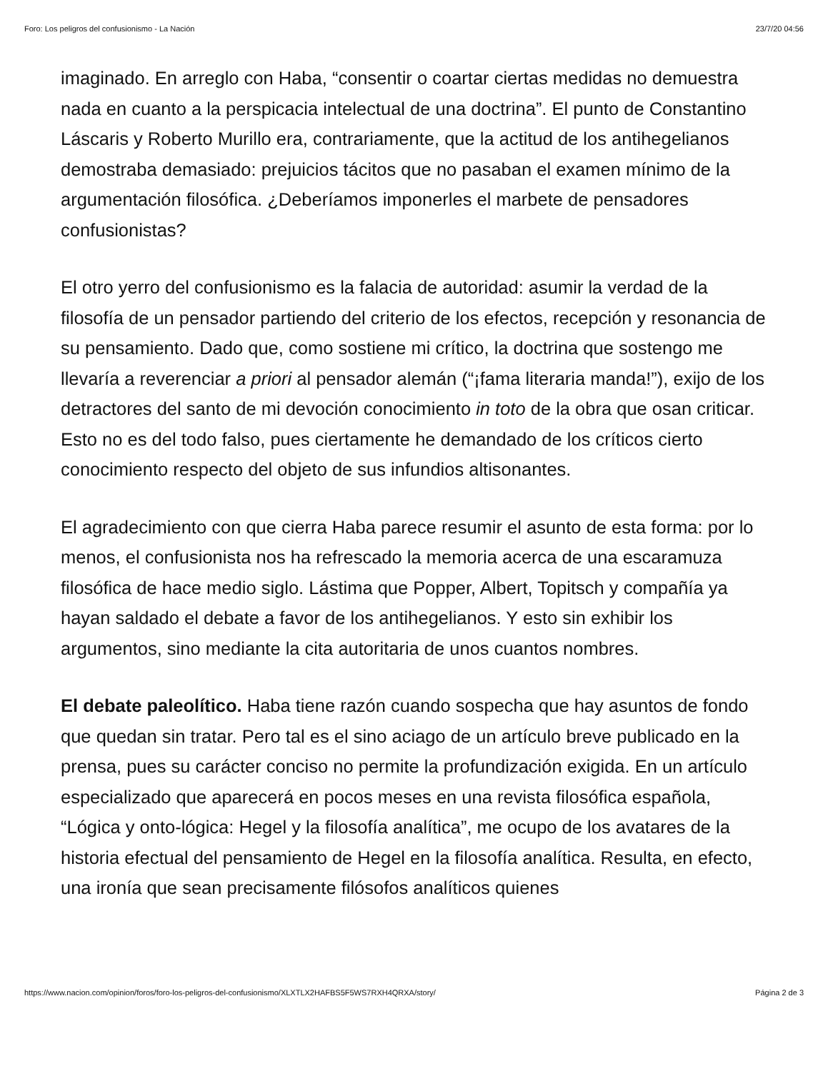Foro: Los peligros del confusionismo - La Nación 23/7/20 04:56
imaginado. En arreglo con Haba, “consentir o coartar ciertas medidas no demuestra nada en cuanto a la perspicacia intelectual de una doctrina”. El punto de Constantino Láscaris y Roberto Murillo era, contrariamente, que la actitud de los antihegelianos demostraba demasiado: prejuicios tácitos que no pasaban el examen mínimo de la argumentación filosófica. ¿Deberíamos imponerles el marbete de pensadores confusionistas?
El otro yerro del confusionismo es la falacia de autoridad: asumir la verdad de la filosofía de un pensador partiendo del criterio de los efectos, recepción y resonancia de su pensamiento. Dado que, como sostiene mi crítico, la doctrina que sostengo me llevaría a reverenciar a priori al pensador alemán (“¡fama literaria manda!”), exijo de los detractores del santo de mi devoción conocimiento in toto de la obra que osan criticar. Esto no es del todo falso, pues ciertamente he demandado de los críticos cierto conocimiento respecto del objeto de sus infundios altisonantes.
El agradecimiento con que cierra Haba parece resumir el asunto de esta forma: por lo menos, el confusionista nos ha refrescado la memoria acerca de una escaramuza filosófica de hace medio siglo. Lástima que Popper, Albert, Topitsch y compañía ya hayan saldado el debate a favor de los antihegelianos. Y esto sin exhibir los argumentos, sino mediante la cita autoritaria de unos cuantos nombres.
El debate paleolítico. Haba tiene razón cuando sospecha que hay asuntos de fondo que quedan sin tratar. Pero tal es el sino aciago de un artículo breve publicado en la prensa, pues su carácter conciso no permite la profundización exigida. En un artículo especializado que aparecerá en pocos meses en una revista filosófica española, “Lógica y onto-lógica: Hegel y la filosofía analítica”, me ocupo de los avatares de la historia efectual del pensamiento de Hegel en la filosofía analítica. Resulta, en efecto, una ironía que sean precisamente filósofos analíticos quienes
https://www.nacion.com/opinion/foros/foro-los-peligros-del-confusionismo/XLXTLX2HAFBS5F5WS7RXH4QRXA/story/ Página 2 de 3